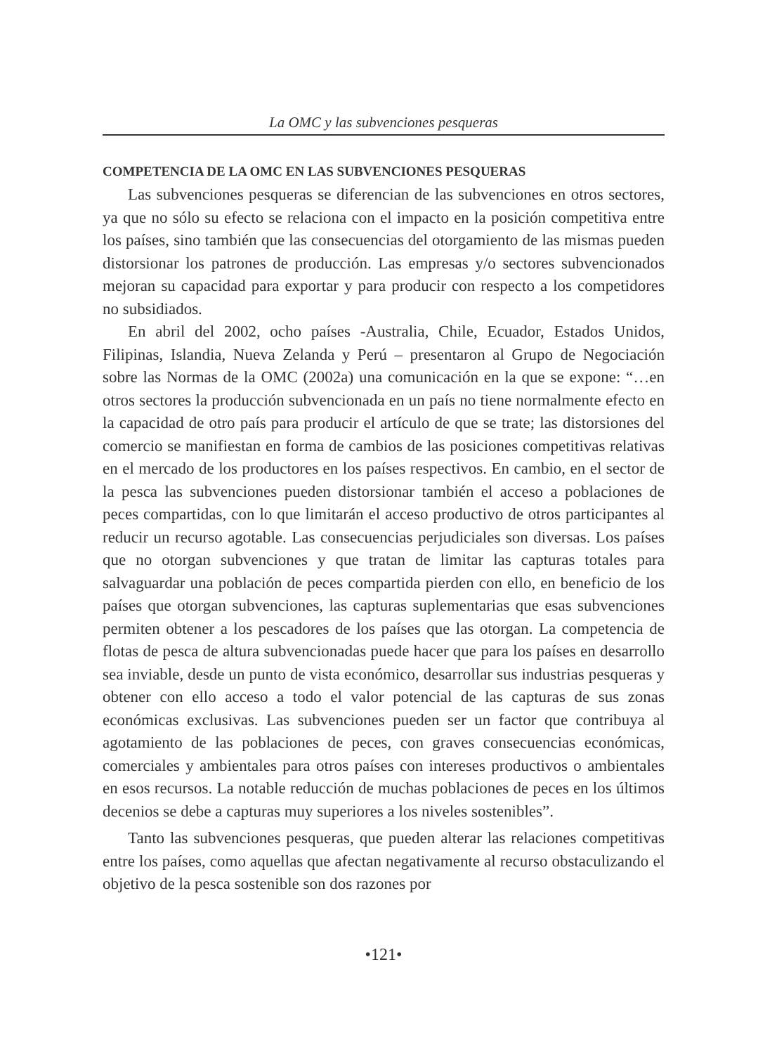La OMC y las subvenciones pesqueras
COMPETENCIA DE LA OMC EN LAS SUBVENCIONES PESQUERAS
Las subvenciones pesqueras se diferencian de las subvenciones en otros sectores, ya que no sólo su efecto se relaciona con el impacto en la posición competitiva entre los países, sino también que las consecuencias del otorgamiento de las mismas pueden distorsionar los patrones de producción. Las empresas y/o sectores subvencionados mejoran su capacidad para exportar y para producir con respecto a los competidores no subsidiados.
En abril del 2002, ocho países -Australia, Chile, Ecuador, Estados Unidos, Filipinas, Islandia, Nueva Zelanda y Perú – presentaron al Grupo de Negociación sobre las Normas de la OMC (2002a) una comunicación en la que se expone: “…en otros sectores la producción subvencionada en un país no tiene normalmente efecto en la capacidad de otro país para producir el artículo de que se trate; las distorsiones del comercio se manifiestan en forma de cambios de las posiciones competitivas relativas en el mercado de los productores en los países respectivos. En cambio, en el sector de la pesca las subvenciones pueden distorsionar también el acceso a poblaciones de peces compartidas, con lo que limitarán el acceso productivo de otros participantes al reducir un recurso agotable. Las consecuencias perjudiciales son diversas. Los países que no otorgan subvenciones y que tratan de limitar las capturas totales para salvaguardar una población de peces compartida pierden con ello, en beneficio de los países que otorgan subvenciones, las capturas suplementarias que esas subvenciones permiten obtener a los pescadores de los países que las otorgan. La competencia de flotas de pesca de altura subvencionadas puede hacer que para los países en desarrollo sea inviable, desde un punto de vista económico, desarrollar sus industrias pesqueras y obtener con ello acceso a todo el valor potencial de las capturas de sus zonas económicas exclusivas. Las subvenciones pueden ser un factor que contribuya al agotamiento de las poblaciones de peces, con graves consecuencias económicas, comerciales y ambientales para otros países con intereses productivos o ambientales en esos recursos. La notable reducción de muchas poblaciones de peces en los últimos decenios se debe a capturas muy superiores a los niveles sostenibles”.
Tanto las subvenciones pesqueras, que pueden alterar las relaciones competitivas entre los países, como aquellas que afectan negativamente al recurso obstaculizando el objetivo de la pesca sostenible son dos razones por
•121•